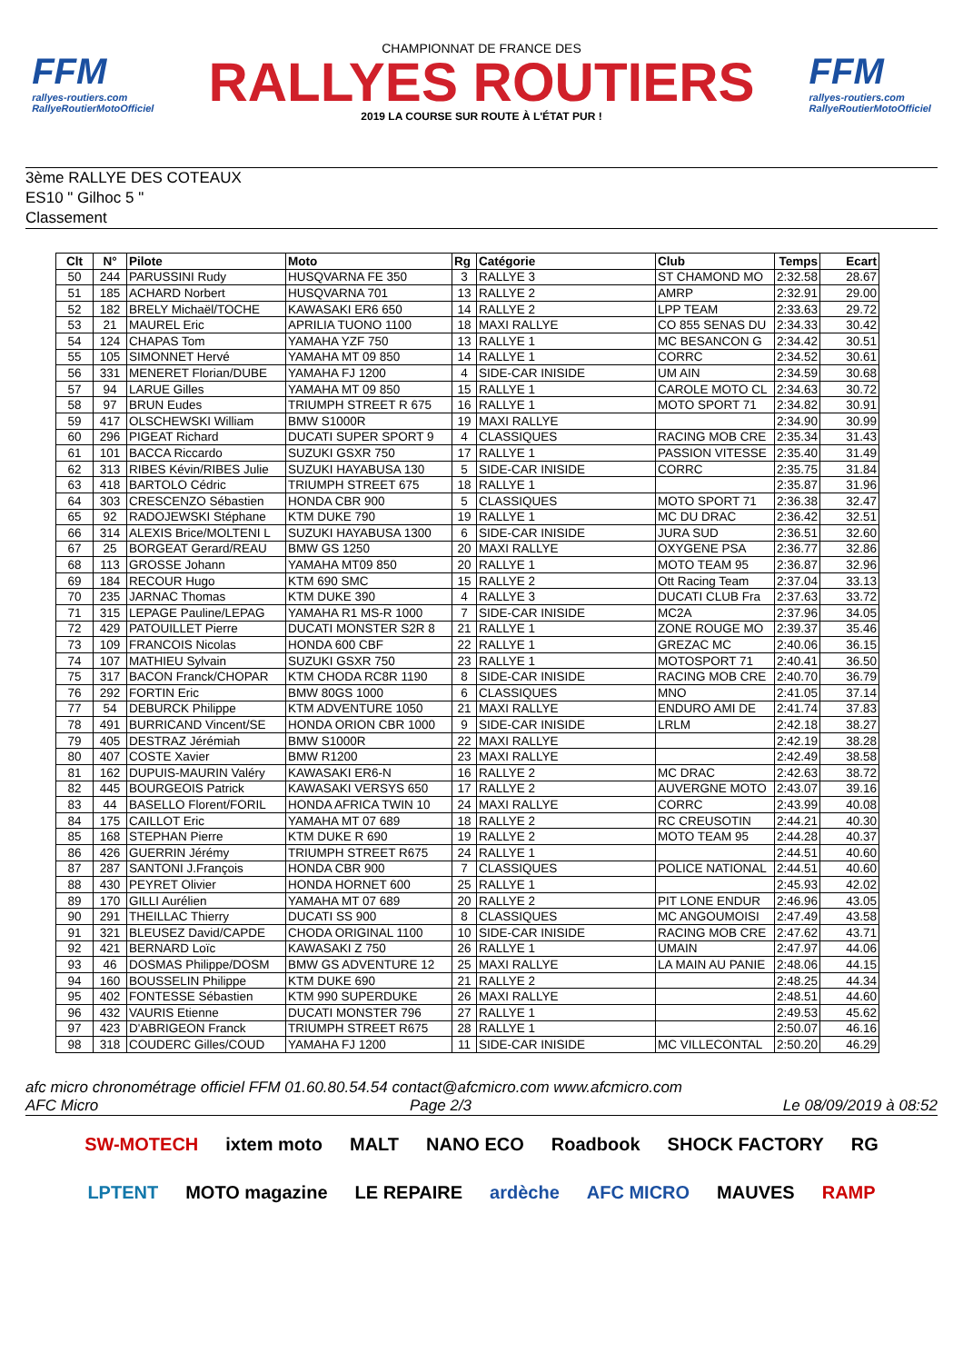FFM
rallyes-routiers.com
RallyeRoutierMotoOfficiel
CHAMPIONNAT DE FRANCE DES
RALLYES ROUTIERS
2019 LA COURSE SUR ROUTE À L'ÉTAT PUR !
FFM
rallyes-routiers.com
RallyeRoutierMotoOfficiel
3ème RALLYE DES COTEAUX
ES10 " Gilhoc 5 "
Classement
| Clt | N° | Pilote | Moto | Rg | Catégorie | Club | Temps | Ecart |
| --- | --- | --- | --- | --- | --- | --- | --- | --- |
| 50 | 244 | PARUSSINI Rudy | HUSQVARNA FE 350 | 3 | RALLYE 3 | ST CHAMOND MO | 2:32.58 | 28.67 |
| 51 | 185 | ACHARD Norbert | HUSQVARNA 701 | 13 | RALLYE 2 | AMRP | 2:32.91 | 29.00 |
| 52 | 182 | BRELY Michaël/TOCHE | KAWASAKI ER6 650 | 14 | RALLYE 2 | LPP TEAM | 2:33.63 | 29.72 |
| 53 | 21 | MAUREL Eric | APRILIA TUONO 1100 | 18 | MAXI RALLYE | CO 855 SENAS DU | 2:34.33 | 30.42 |
| 54 | 124 | CHAPAS Tom | YAMAHA YZF 750 | 13 | RALLYE 1 | MC BESANCON G | 2:34.42 | 30.51 |
| 55 | 105 | SIMONNET Hervé | YAMAHA MT 09 850 | 14 | RALLYE 1 | CORRC | 2:34.52 | 30.61 |
| 56 | 331 | MENERET Florian/DUBE | YAMAHA FJ 1200 | 4 | SIDE-CAR INISIDE | UM AIN | 2:34.59 | 30.68 |
| 57 | 94 | LARUE Gilles | YAMAHA MT 09 850 | 15 | RALLYE 1 | CAROLE MOTO CL | 2:34.63 | 30.72 |
| 58 | 97 | BRUN Eudes | TRIUMPH STREET R 675 | 16 | RALLYE 1 | MOTO SPORT 71 | 2:34.82 | 30.91 |
| 59 | 417 | OLSCHEWSKI William | BMW S1000R | 19 | MAXI RALLYE | | 2:34.90 | 30.99 |
| 60 | 296 | PIGEAT Richard | DUCATI SUPER SPORT 9 | 4 | CLASSIQUES | RACING MOB CRE | 2:35.34 | 31.43 |
| 61 | 101 | BACCA Riccardo | SUZUKI GSXR 750 | 17 | RALLYE 1 | PASSION VITESSE | 2:35.40 | 31.49 |
| 62 | 313 | RIBES Kévin/RIBES Julie | SUZUKI HAYABUSA 130 | 5 | SIDE-CAR INISIDE | CORRC | 2:35.75 | 31.84 |
| 63 | 418 | BARTOLO Cédric | TRIUMPH STREET 675 | 18 | RALLYE 1 | | 2:35.87 | 31.96 |
| 64 | 303 | CRESCENZO Sébastien | HONDA CBR 900 | 5 | CLASSIQUES | MOTO SPORT 71 | 2:36.38 | 32.47 |
| 65 | 92 | RADOJEWSKI Stéphane | KTM DUKE 790 | 19 | RALLYE 1 | MC DU DRAC | 2:36.42 | 32.51 |
| 66 | 314 | ALEXIS Brice/MOLTENI L | SUZUKI HAYABUSA 1300 | 6 | SIDE-CAR INISIDE | JURA SUD | 2:36.51 | 32.60 |
| 67 | 25 | BORGEAT Gerard/REAU | BMW GS 1250 | 20 | MAXI RALLYE | OXYGENE PSA | 2:36.77 | 32.86 |
| 68 | 113 | GROSSE Johann | YAMAHA MT09 850 | 20 | RALLYE 1 | MOTO TEAM 95 | 2:36.87 | 32.96 |
| 69 | 184 | RECOUR Hugo | KTM 690 SMC | 15 | RALLYE 2 | Ott Racing Team | 2:37.04 | 33.13 |
| 70 | 235 | JARNAC Thomas | KTM DUKE 390 | 4 | RALLYE 3 | DUCATI CLUB Fra | 2:37.63 | 33.72 |
| 71 | 315 | LEPAGE Pauline/LEPAG | YAMAHA R1 MS-R 1000 | 7 | SIDE-CAR INISIDE | MC2A | 2:37.96 | 34.05 |
| 72 | 429 | PATOUILLET Pierre | DUCATI MONSTER S2R 8 | 21 | RALLYE 1 | ZONE ROUGE MO | 2:39.37 | 35.46 |
| 73 | 109 | FRANCOIS Nicolas | HONDA 600 CBF | 22 | RALLYE 1 | GREZAC MC | 2:40.06 | 36.15 |
| 74 | 107 | MATHIEU Sylvain | SUZUKI GSXR 750 | 23 | RALLYE 1 | MOTOSPORT 71 | 2:40.41 | 36.50 |
| 75 | 317 | BACON Franck/CHOPAR | KTM CHODA RC8R 1190 | 8 | SIDE-CAR INISIDE | RACING MOB CRE | 2:40.70 | 36.79 |
| 76 | 292 | FORTIN Eric | BMW 80GS 1000 | 6 | CLASSIQUES | MNO | 2:41.05 | 37.14 |
| 77 | 54 | DEBURCK Philippe | KTM ADVENTURE 1050 | 21 | MAXI RALLYE | ENDURO AMI DE | 2:41.74 | 37.83 |
| 78 | 491 | BURRICAND Vincent/SE | HONDA ORION CBR 1000 | 9 | SIDE-CAR INISIDE | LRLM | 2:42.18 | 38.27 |
| 79 | 405 | DESTRAZ Jérémiah | BMW S1000R | 22 | MAXI RALLYE | | 2:42.19 | 38.28 |
| 80 | 407 | COSTE Xavier | BMW R1200 | 23 | MAXI RALLYE | | 2:42.49 | 38.58 |
| 81 | 162 | DUPUIS-MAURIN Valéry | KAWASAKI ER6-N | 16 | RALLYE 2 | MC DRAC | 2:42.63 | 38.72 |
| 82 | 445 | BOURGEOIS Patrick | KAWASAKI VERSYS 650 | 17 | RALLYE 2 | AUVERGNE MOTO | 2:43.07 | 39.16 |
| 83 | 44 | BASELLO Florent/FORIL | HONDA AFRICA TWIN 10 | 24 | MAXI RALLYE | CORRC | 2:43.99 | 40.08 |
| 84 | 175 | CAILLOT Eric | YAMAHA MT 07 689 | 18 | RALLYE 2 | RC CREUSOTIN | 2:44.21 | 40.30 |
| 85 | 168 | STEPHAN Pierre | KTM DUKE R 690 | 19 | RALLYE 2 | MOTO TEAM 95 | 2:44.28 | 40.37 |
| 86 | 426 | GUERRIN Jérémy | TRIUMPH STREET R675 | 24 | RALLYE 1 | | 2:44.51 | 40.60 |
| 87 | 287 | SANTONI J.François | HONDA CBR 900 | 7 | CLASSIQUES | POLICE NATIONAL | 2:44.51 | 40.60 |
| 88 | 430 | PEYRET Olivier | HONDA HORNET 600 | 25 | RALLYE 1 | | 2:45.93 | 42.02 |
| 89 | 170 | GILLI Aurélien | YAMAHA MT 07 689 | 20 | RALLYE 2 | PIT LONE ENDUR | 2:46.96 | 43.05 |
| 90 | 291 | THEILLAC Thierry | DUCATI SS 900 | 8 | CLASSIQUES | MC ANGOUMOISI | 2:47.49 | 43.58 |
| 91 | 321 | BLEUSEZ David/CAPDE | CHODA ORIGINAL 1100 | 10 | SIDE-CAR INISIDE | RACING MOB CRE | 2:47.62 | 43.71 |
| 92 | 421 | BERNARD Loïc | KAWASAKI Z 750 | 26 | RALLYE 1 | UMAIN | 2:47.97 | 44.06 |
| 93 | 46 | DOSMAS Philippe/DOSM | BMW GS ADVENTURE 12 | 25 | MAXI RALLYE | LA MAIN AU PANIE | 2:48.06 | 44.15 |
| 94 | 160 | BOUSSELIN Philippe | KTM DUKE 690 | 21 | RALLYE 2 | | 2:48.25 | 44.34 |
| 95 | 402 | FONTESSE Sébastien | KTM 990 SUPERDUKE | 26 | MAXI RALLYE | | 2:48.51 | 44.60 |
| 96 | 432 | VAURIS Etienne | DUCATI MONSTER 796 | 27 | RALLYE 1 | | 2:49.53 | 45.62 |
| 97 | 423 | D'ABRIGEON Franck | TRIUMPH STREET R675 | 28 | RALLYE 1 | | 2:50.07 | 46.16 |
| 98 | 318 | COUDERC Gilles/COUD | YAMAHA FJ 1200 | 11 | SIDE-CAR INISIDE | MC VILLECONTAL | 2:50.20 | 46.29 |
afc micro chronométrage officiel FFM 01.60.80.54.54 contact@afcmicro.com www.afcmicro.com
AFC Micro Page 2/3 Le 08/09/2019 à 08:52
SW-MOTECH ixtem moto MALT NANO ECO Roadbook SHOCK FACTORY RG LPTENT MOTO magazine LE REPAIRE ardèche AFC MICRO MAUVES RAMP